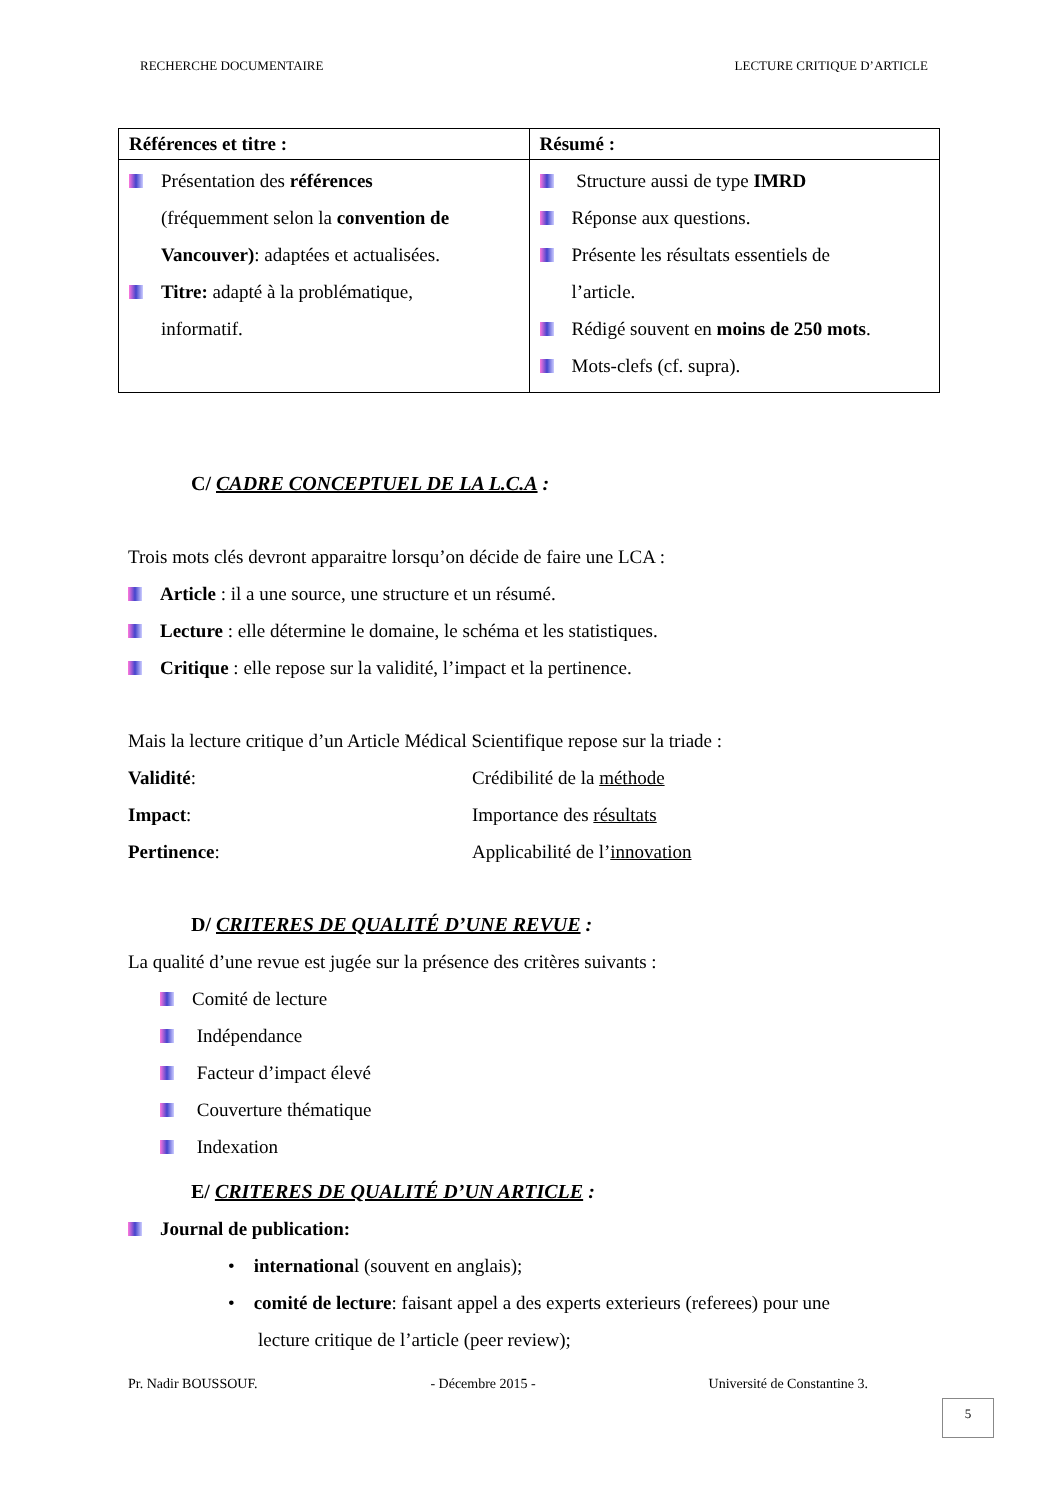RECHERCHE DOCUMENTAIRE LECTURE CRITIQUE D’ARTICLE
| Références et titre : | Résumé : |
| --- | --- |
| Présentation des références (fréquemment selon la convention de Vancouver) : adaptées et actualisées. Titre: adapté à la problématique, informatif. | Structure aussi de type IMRD Réponse aux questions. Présente les résultats essentiels de l’article. Rédigé souvent en moins de 250 mots . Mots-clefs (cf. supra). |
C/ CADRE CONCEPTUEL DE LA L.C.A :
Trois mots clés devront apparaitre lorsqu’on décide de faire une LCA :
Article : il a une source, une structure et un résumé.
Lecture : elle détermine le domaine, le schéma et les statistiques.
Critique : elle repose sur la validité, l’impact et la pertinence.
Mais la lecture critique d’un Article Médical Scientifique repose sur la triade :
Validité: Crédibilité de la méthode
Impact: Importance des résultats
Pertinence: Applicabilité de l’innovation
D/ CRITERES DE QUALITÉ D’UNE REVUE :
La qualité d’une revue est jugée sur la présence des critères suivants :
Comité de lecture
Indépendance
Facteur d’impact élevé
Couverture thématique
Indexation
E/ CRITERES DE QUALITÉ D’UN ARTICLE :
Journal de publication:
• international (souvent en anglais);
• comité de lecture: faisant appel a des experts exterieurs (referees) pour une
lecture critique de l’article (peer review);
Pr. Nadir BOUSSOUF. - Décembre 2015 - Université de Constantine 3.
5